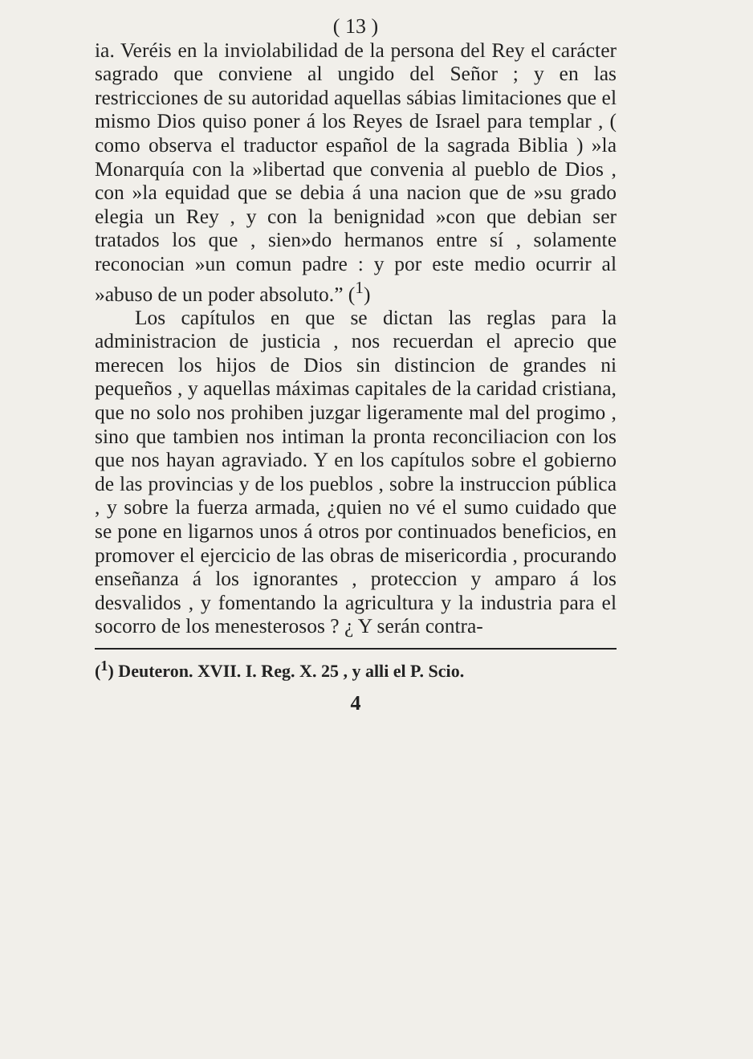( 13 )
ia. Veréis en la inviolabilidad de la persona del Rey el carácter sagrado que conviene al ungido del Señor ; y en las restricciones de su autoridad aquellas sábias limitaciones que el mismo Dios quiso poner á los Reyes de Israel para templar , ( como observa el traductor español de la sagrada Biblia ) »la Monarquía con la »libertad que convenia al pueblo de Dios , con »la equidad que se debia á una nacion que de »su grado elegia un Rey , y con la benignidad »con que debian ser tratados los que , sien»do hermanos entre sí , solamente reconocian »un comun padre : y por este medio ocurrir al »abuso de un poder absoluto.” (<sup>1</sup>)
Los capítulos en que se dictan las reglas para la administracion de justicia , nos recuerdan el aprecio que merecen los hijos de Dios sin distincion de grandes ni pequeños , y aquellas máximas capitales de la caridad cristiana, que no solo nos prohiben juzgar ligeramente mal del progimo , sino que tambien nos intiman la pronta reconciliacion con los que nos hayan agraviado. Y en los capítulos sobre el gobierno de las provincias y de los pueblos , sobre la instruccion pública , y sobre la fuerza armada, ¿quien no vé el sumo cuidado que se pone en ligarnos unos á otros por continuados beneficios, en promover el ejercicio de las obras de misericordia , procurando enseñanza á los ignorantes , proteccion y amparo á los desvalidos , y fomentando la agricultura y la industria para el socorro de los menesterosos ? ¿ Y serán contra-
(<sup>1</sup>) Deuteron. XVII. I. Reg. X. 25 , y alli el P. Scio.
4